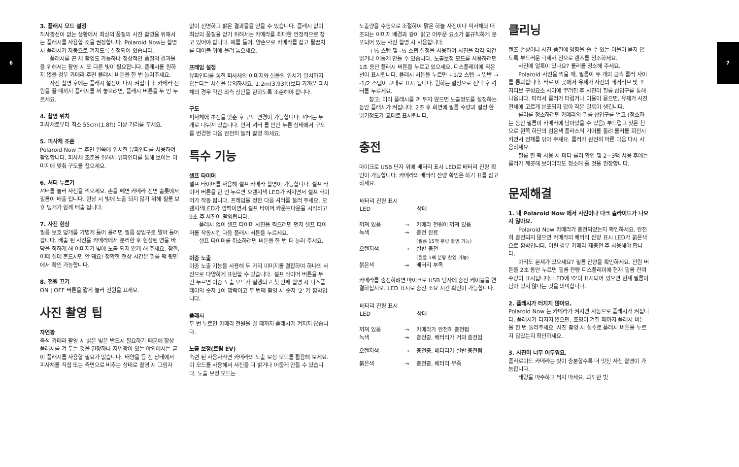6 7
3. 플래시 모드 설정
직사광선이 없는 상황에서 최상의 품질의 사진 촬영을 위해서는 플래시를 사용할 것을 권장합니다. Polaroid Now는 촬영 시 플래시가 자동으로 켜지도록 설정되어 있습니다.
플래시를 끈 채 촬영도 가능하나 정상적인 품질의 결과물을 위해서는 촬영 시 또 다른 빛이 필요합니다. 플래시를 원하지 않을 경우 카메라 후면 플래시 버튼을 한 번 눌러주세요.
사진 촬영 후에는 플래시 설정이 다시 켜집니다. 카메라 전원을 끌 때까지 플래시를 꺼 놓으려면, 플래시 버튼을 두 번 누르세요.
4. 촬영 위치
피사체로부터 최소 55cm(1.8ft) 이상 거리를 두세요.
5. 피사체 조준
Polaroid Now 는 후면 왼쪽에 위치한 뷰파인더를 사용하여 촬영합니다. 피사체 조준을 위해서 뷰파인더를 통해 보이는 이미지에 맞춰 구도를 잡으세요.
6. 셔터 누르기
셔터를 눌러 사진을 찍으세요. 손을 떼면 카메라 전면 슬롯에서 필름이 배출 됩니다. 현상 시 빛에 노출 되지 않기 위해 필름 보호 덮개가 함께 배출 됩니다.
7. 사진 현상
필름 보호 덮개를 가볍게 들어 올리면 필름 삽입구로 말아 들어갑니다. 배출 된 사진을 카메라에서 분리한 후 현상된 면을 바닥을 향하게 해 이미지가 빛에 노출 되지 않게 해 주세요. 잠깐, 이때 절대 흔드시면 안 돼요! 정확한 현상 시간은 필름 팩 뒷면에서 확인 가능합니다.
8. 전원 끄기
ON | OFF 버튼을 짧게 눌러 전원을 끄세요.
사진 촬영 팁
자연광
즉석 카메라 촬영 시 밝은 빛은 반드시 필요하기 때문에 항상 플래시를 켜 두는 것을 권장하나 자연광이 있는 야외에서는 굳이 플래시를 사용할 필요가 없습니다. 태양을 등 진 상태에서 피사체를 직접 또는 측면으로 비추는 상태로 촬영 시 그림자
없이 선명하고 밝은 결과물을 얻을 수 있습니다. 플래시 없이 최상의 품질을 얻기 위해서는 카메라를 최대한 안정적으로 잡고 있어야 합니다. 예를 들어, 양손으로 카메라를 잡고 팔꿈치를 테이블 위에 올려 놓으세요.
프레임 설정
뷰파인더를 통한 피사체의 이미지와 실물의 위치가 일치하지 않는다는 사실을 유의하세요. 1.2m(3.93ft)보다 가까운 피사체의 경우 약간 좌측 상단을 향하도록 조준해야 합니다.
구도
피사체에 초점을 맞춘 후 구도 변경이 가능합니다. 셔터는 두 개로 나눠져 있습니다. 먼저 셔터 를 반만 누른 상태에서 구도를 변경한 다음 완전히 눌러 촬영 하세요.
특수 기능
셀프 타이머
셀프 타이머를 사용해 셀프 카메라 촬영이 가능합니다. 셀프 타이머 버튼을 한 번 누르면 오렌지색 LED가 켜지면서 셀프 타이머가 작동 됩니다. 프레임을 정한 다음 셔터를 눌러 주세요. 오렌지색LED가 깜빡이면서 셀프 타이머 카운트다운을 시작하고 9초 후 사진이 촬영됩니다.
플래시 없이 셀프 타이머 사진을 찍으려면 먼저 셀프 타이머를 작동시킨 다음 플래시 버튼을 누르세요.
셀프 타이머를 취소하려면 버튼을 한 번 더 눌러 주세요.
이중 노출
이중 노출 기능을 사용해 두 가지 이미지를 결합하여 하나의 사진으로 다양하게 표현할 수 있습니다. 셀프 타이머 버튼을 두 번 누르면 이중 노출 모드가 실행되고 첫 번째 촬영 시 디스플레이의 숫자 1이 깜빡이고 두 번째 촬영 시 숫자 '2' 가 깜박입니다.
플래시
두 번 누르면 카메라 전원을 끌 때까지 플래시가 켜지지 않습니다.
노출 보정(트림 EV)
숙련 된 사용자라면 카메라의 노출 보정 모드를 활용해 보세요. 이 모드를 사용해서 사진을 더 밝거나 어둡게 만들 수 있습니다. 노출 보정 모드는
노출량을 수동으로 조절하여 맑은 하늘 사진이나 피사체와 대조되는 이미지 배경과 같이 밝고 어두운 요소가 불규칙하게 분포되어 있는 사진 촬영 시 사용합니다.
+½ 스텝 및 -½ 스텝 설정을 사용하여 사진을 각각 약간 밝거나 어둡게 만들 수 있습니다. 노출보정 모드를 사용하려면 1초 동안 플래시 버튼을 누르고 있으세요. 디스플레이에 작은 선이 표시됩니다. 플래시 버튼을 누르면 +1/2 스텝 → 일반 → -1/2 스텝이 교대로 표시 됩니다. 원하는 설정으로 선택 후 셔터를 누르세요.
참고: 미리 플래시를 꺼 두지 않으면 노출정도를 설정하는 동안 플래시가 켜집니다. 2초 후 화면에 필름 수량과 설정 한 밝기정도가 교대로 표시됩니다.
충전
마이크로 USB 단자 위에 배터리 표시 LED로 배터리 잔량 확인이 가능합니다. 카메라의 배터리 잔량 확인은 하기 표를 참고하세요.
| 배터리 잔량 표시 LED | | 상태 |
| --- | --- | --- |
| 꺼져 있음 | → | 카메라 전원이 꺼져 있음 |
| 녹색 | → | 충전 완료 (필름 15팩 분량 촬영 가능) |
| 오렌지색 | → | 절반 충전 (필름 1팩 분량 촬영 가능) |
| 붉은색 | → | 배터리 부족 |
카메라를 충전하려면 마이크로 USB 단자에 충전 케이블을 연결하십시오. LED 표시로 충전 소요 시간 확인이 가능합니다.
| 배터리 잔량 표시 LED | | 상태 |
| --- | --- | --- |
| 꺼져 있음 | → | 카메라가 완전히 충전됨 |
| 녹색 | → | 충전중, 배터리가 거의 충전됨 |
| 오렌지색 | → | 충전중, 배터리가 절반 충전됨 |
| 붉은색 | → | 충전중, 배터리 부족 |
클리닝
렌즈 손상이나 사진 품질에 영향을 줄 수 있는 이물이 묻지 않도록 부드러운 극세사 천으로 렌즈를 청소하세요.
사진에 얼룩이 있나요? 롤러를 청소해 주세요.
Polaroid 사진을 찍을 때, 필름이 두 개의 금속 롤러 사이를 통과합니다. 바로 이 곳에서 유제가 사진의 네거티브 및 포지티브 구성요소 사이에 뿌려진 후 사진이 필름 삽입구를 통해 나옵니다. 따라서 롤러가 더럽거나 이물이 묻으면, 유제가 사진 전체에 고르게 분포되지 않아 작은 얼룩이 생깁니다.
롤러를 청소하려면 카메라의 필름 삽입구를 열고 (청소하는 동안 필름이 카메라에 남아있을 수 있음) 부드럽고 젖은 천으로 왼쪽 하단의 검은색 플라스틱 기어를 돌려 롤러를 회전시키면서 전체를 닦아 주세요. 롤러가 완전히 마른 다음 다시 사용하세요.
필름 한 팩 사용 시 마다 롤러 확인 및 2~3팩 사용 후에는 롤러가 깨끗해 보이더라도 청소해 줄 것을 권장합니다.
문제해결
1. 내 Polaroid Now 에서 사진이나 다크 슬라이드가 나오지 않아요.
Polaroid Now 카메라가 충전되었는지 확인하세요. 완전히 충전되지 않으면 카메라의 배터리 잔량 표시 LED가 붉은색으로 깜박입니다. 이럴 경우 카메라 재충전 후 사용해야 합니다.
아직도 문제가 있으세요? 필름 잔량을 확인하세요. 전원 버튼을 2초 동안 누르면 필름 잔량 디스플레이에 현재 필름 잔여 수량이 표시됩니다. LED에 '0'이 표시되어 있으면 현재 필름이 남아 있지 않다는 것을 의미합니다.
2. 플래시가 터지지 않아요.
Polaroid Now 는 카메라가 켜지면 자동으로 플래시가 켜집니다. 플래시가 터지지 않으면, 조명이 켜질 때까지 플래시 버튼을 한 번 눌러주세요. 사진 촬영 시 실수로 플래시 버튼을 누르지 않았는지 확인하세요.
3. 사진이 너무 어두워요.
폴라로이드 카메라는 빛이 충분할수록 더 멋진 사진 촬영이 가능합니다.
태양을 마주하고 찍지 마세요. 과도한 빛